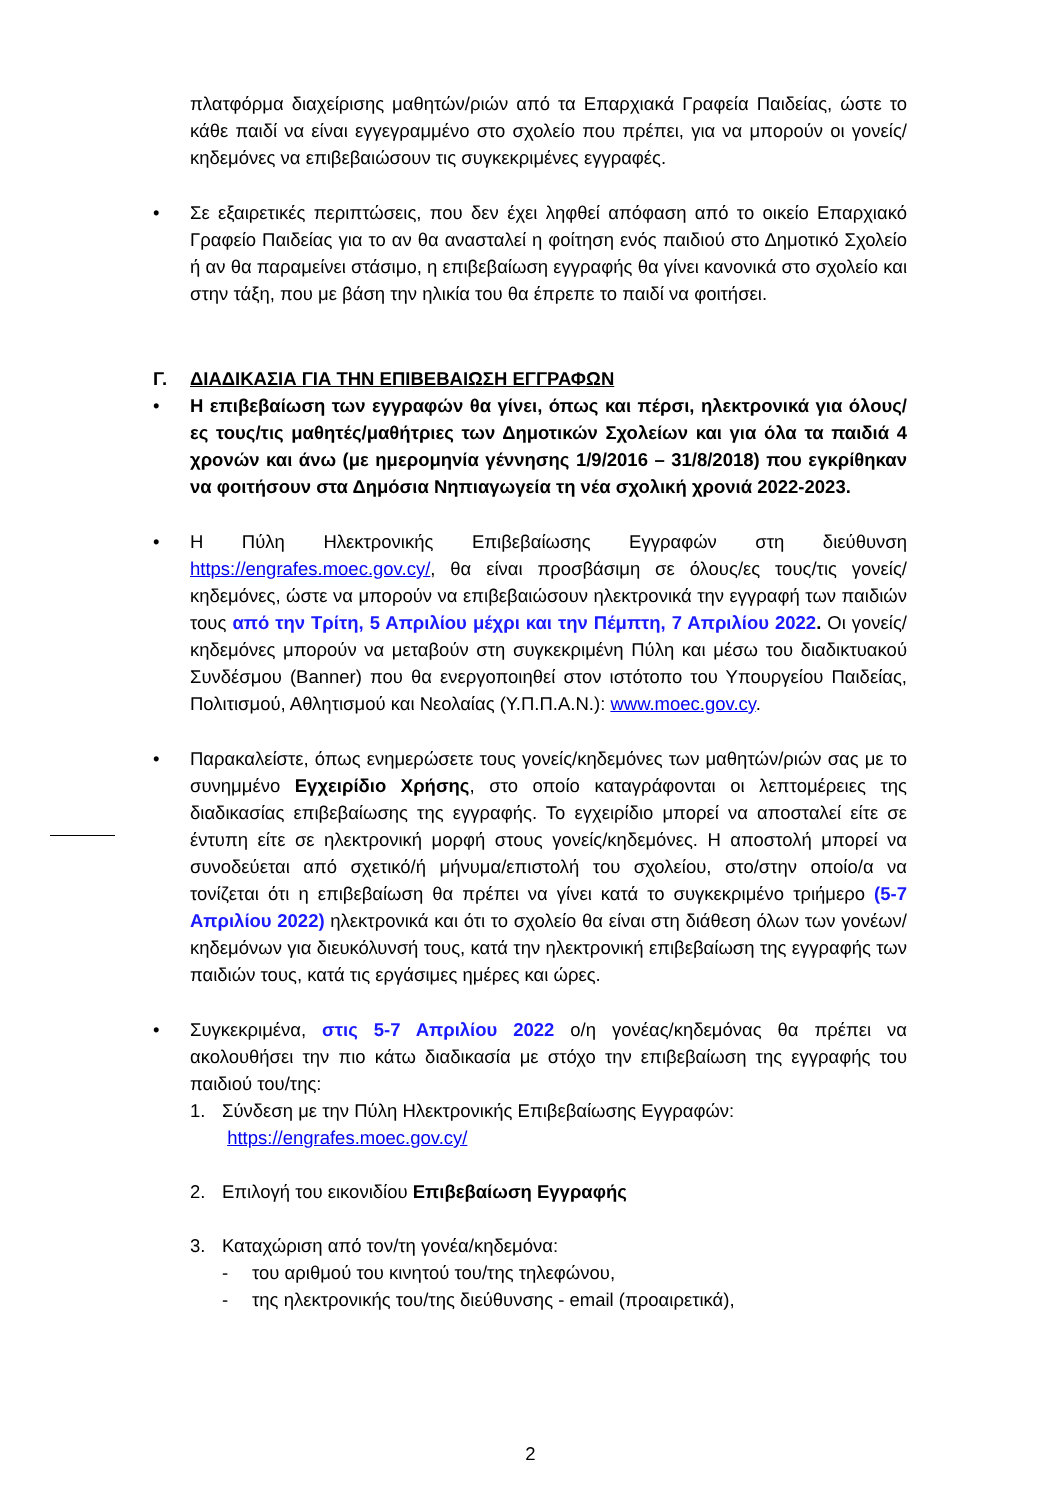πλατφόρμα διαχείρισης μαθητών/ριών από τα Επαρχιακά Γραφεία Παιδείας, ώστε το κάθε παιδί να είναι εγγεγραμμένο στο σχολείο που πρέπει, για να μπορούν οι γονείς/κηδεμόνες να επιβεβαιώσουν τις συγκεκριμένες εγγραφές.
•
Σε εξαιρετικές περιπτώσεις, που δεν έχει ληφθεί απόφαση από το οικείο Επαρχιακό Γραφείο Παιδείας για το αν θα ανασταλεί η φοίτηση ενός παιδιού στο Δημοτικό Σχολείο ή αν θα παραμείνει στάσιμο, η επιβεβαίωση εγγραφής θα γίνει κανονικά στο σχολείο και στην τάξη, που με βάση την ηλικία του θα έπρεπε το παιδί να φοιτήσει.
Γ. ΔΙΑΔΙΚΑΣΙΑ ΓΙΑ ΤΗΝ ΕΠΙΒΕΒΑΙΩΣΗ ΕΓΓΡΑΦΩΝ
•
Η επιβεβαίωση των εγγραφών θα γίνει, όπως και πέρσι, ηλεκτρονικά για όλους/ες τους/τις μαθητές/μαθήτριες των Δημοτικών Σχολείων και για όλα τα παιδιά 4 χρονών και άνω (με ημερομηνία γέννησης 1/9/2016 – 31/8/2018) που εγκρίθηκαν να φοιτήσουν στα Δημόσια Νηπιαγωγεία τη νέα σχολική χρονιά 2022-2023.
•
Η Πύλη Ηλεκτρονικής Επιβεβαίωσης Εγγραφών στη διεύθυνση https://engrafes.moec.gov.cy/, θα είναι προσβάσιμη σε όλους/ες τους/τις γονείς/ κηδεμόνες, ώστε να μπορούν να επιβεβαιώσουν ηλεκτρονικά την εγγραφή των παιδιών τους από την Τρίτη, 5 Απριλίου μέχρι και την Πέμπτη, 7 Απριλίου 2022. Οι γονείς/κηδεμόνες μπορούν να μεταβούν στη συγκεκριμένη Πύλη και μέσω του διαδικτυακού Συνδέσμου (Banner) που θα ενεργοποιηθεί στον ιστότοπο του Υπουργείου Παιδείας, Πολιτισμού, Αθλητισμού και Νεολαίας (Υ.Π.Π.Α.Ν.): www.moec.gov.cy.
•
Παρακαλείστε, όπως ενημερώσετε τους γονείς/κηδεμόνες των μαθητών/ριών σας με το συνημμένο Εγχειρίδιο Χρήσης, στο οποίο καταγράφονται οι λεπτομέρειες της διαδικασίας επιβεβαίωσης της εγγραφής. Το εγχειρίδιο μπορεί να αποσταλεί είτε σε έντυπη είτε σε ηλεκτρονική μορφή στους γονείς/κηδεμόνες. Η αποστολή μπορεί να συνοδεύεται από σχετικό/ή μήνυμα/επιστολή του σχολείου, στο/στην οποίο/α να τονίζεται ότι η επιβεβαίωση θα πρέπει να γίνει κατά το συγκεκριμένο τριήμερο (5-7 Απριλίου 2022) ηλεκτρονικά και ότι το σχολείο θα είναι στη διάθεση όλων των γονέων/κηδεμόνων για διευκόλυνσή τους, κατά την ηλεκτρονική επιβεβαίωση της εγγραφής των παιδιών τους, κατά τις εργάσιμες ημέρες και ώρες.
•
Συγκεκριμένα, στις 5-7 Απριλίου 2022 ο/η γονέας/κηδεμόνας θα πρέπει να ακολουθήσει την πιο κάτω διαδικασία με στόχο την επιβεβαίωση της εγγραφής του παιδιού του/της:
1. Σύνδεση με την Πύλη Ηλεκτρονικής Επιβεβαίωσης Εγγραφών:
https://engrafes.moec.gov.cy/
2. Επιλογή του εικονιδίου Επιβεβαίωση Εγγραφής
3. Καταχώριση από τον/τη γονέα/κηδεμόνα:
- του αριθμού του κινητού του/της τηλεφώνου,
- της ηλεκτρονικής του/της διεύθυνσης - email (προαιρετικά),
2